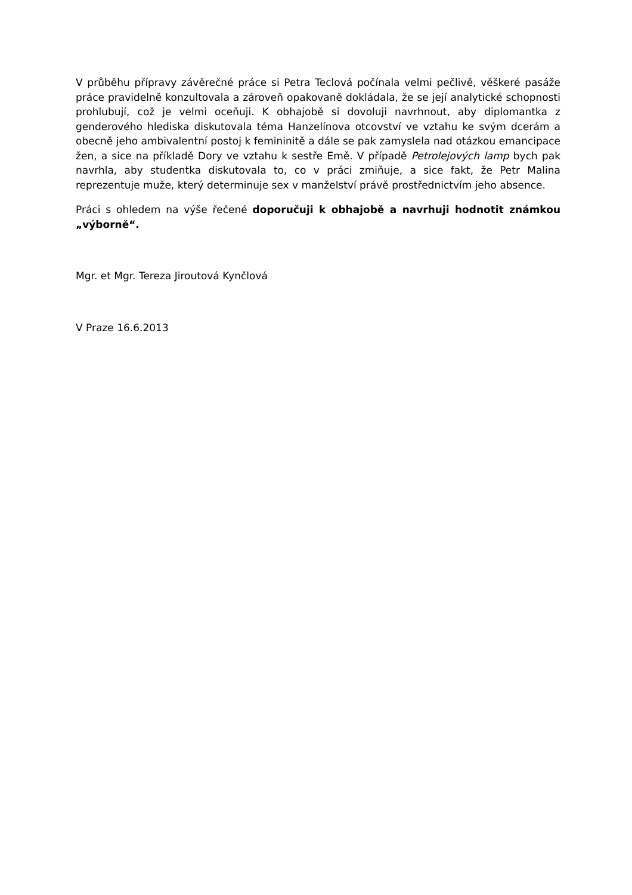V průběhu přípravy závěrečné práce si Petra Teclová počínala velmi pečlivě, věškeré pasáže práce pravidelně konzultovala a zároveň opakovaně dokládala, že se její analytické schopnosti prohlubují, což je velmi oceňuji. K obhajobě si dovoluji navrhnout, aby diplomantka z genderového hlediska diskutovala téma Hanzelínova otcovství ve vztahu ke svým dcerám a obecně jeho ambivalentní postoj k femininitě a dále se pak zamyslela nad otázkou emancipace žen, a sice na příkladě Dory ve vztahu k sestře Emě. V případě Petrolejových lamp bych pak navrhla, aby studentka diskutovala to, co v práci zmiňuje, a sice fakt, že Petr Malina reprezentuje muže, který determinuje sex v manželství právě prostřednictvím jeho absence.
Práci s ohledem na výše řečené doporučuji k obhajobě a navrhuji hodnotit známkou „výborně“.
Mgr. et Mgr. Tereza Jiroutová Kynčlová
V Praze 16.6.2013